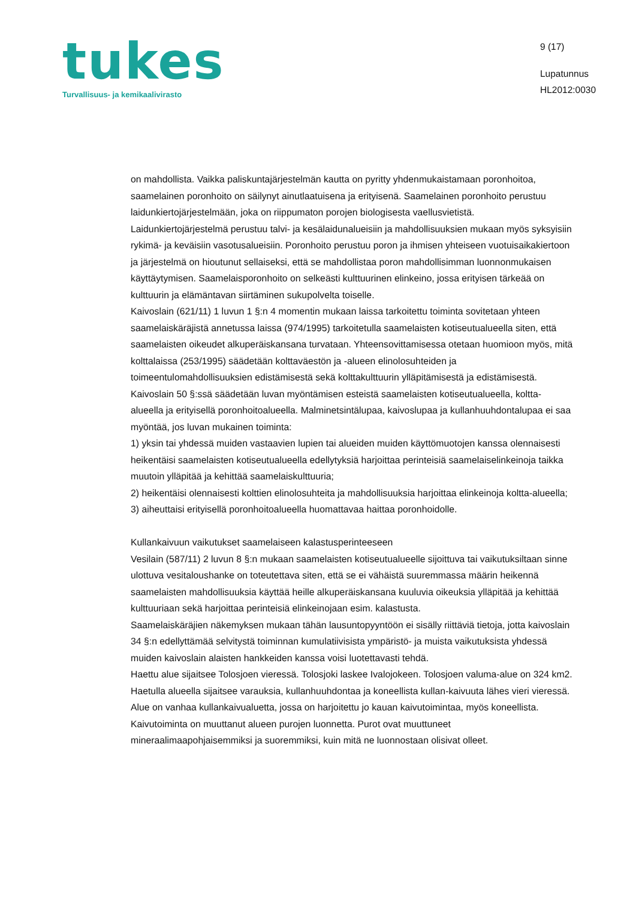tukes
Turvallisuus- ja kemikaalivirasto
9 (17)
Lupatunnus
HL2012:0030
on mahdollista. Vaikka paliskuntajärjestelmän kautta on pyritty yhdenmukaistamaan poronhoitoa, saamelainen poronhoito on säilynyt ainutlaatuisena ja erityisenä. Saamelainen poronhoito perustuu laidunkiertojärjestelmään, joka on riippumaton porojen biologisesta vaellusvietistä. Laidunkiertojärjestelmä perustuu talvi- ja kesälaidunalueisiin ja mahdollisuuksien mukaan myös syksyisiin rykimä- ja keväisiin vasotusalueisiin. Poronhoito perustuu poron ja ihmisen yhteiseen vuotuisaikakiertoon ja järjestelmä on hioutunut sellaiseksi, että se mahdollistaa poron mahdollisimman luonnonmukaisen käyttäytymisen. Saamelaisporonhoito on selkeästi kulttuurinen elinkeino, jossa erityisen tärkeää on kulttuurin ja elämäntavan siirtäminen sukupolvelta toiselle.
Kaivoslain (621/11) 1 luvun 1 §:n 4 momentin mukaan laissa tarkoitettu toiminta sovitetaan yhteen saamelaiskäräjistä annetussa laissa (974/1995) tarkoitetulla saamelaisten kotiseutualueella siten, että saamelaisten oikeudet alkuperäiskansana turvataan. Yhteensovittamisessa otetaan huomioon myös, mitä kolttalaissa (253/1995) säädetään kolttaväestön ja -alueen elinolosuhteiden ja toimeentulomahdollisuuksien edistämisestä sekä kolttakulttuurin ylläpitämisestä ja edistämisestä.
Kaivoslain 50 §:ssä säädetään luvan myöntämisen esteistä saamelaisten kotiseutualueella, koltta-alueella ja erityisellä poronhoitoalueella. Malminetsintälupaa, kaivoslupaa ja kullanhuuhdontalupaa ei saa myöntää, jos luvan mukainen toiminta:
1) yksin tai yhdessä muiden vastaavien lupien tai alueiden muiden käyttömuotojen kanssa olennaisesti heikentäisi saamelaisten kotiseutualueella edellytyksiä harjoittaa perinteisiä saamelaiselinkeinoja taikka muutoin ylläpitää ja kehittää saamelaiskulttuuria;
2) heikentäisi olennaisesti kolttien elinolosuhteita ja mahdollisuuksia harjoittaa elinkeinoja koltta-alueella;
3) aiheuttaisi erityisellä poronhoitoalueella huomattavaa haittaa poronhoidolle.
Kullankaivuun vaikutukset saamelaiseen kalastusperinteeseen
Vesilain (587/11) 2 luvun 8 §:n mukaan saamelaisten kotiseutualueelle sijoittuva tai vaikutuksiltaan sinne ulottuva vesitaloushanke on toteutettava siten, että se ei vähäistä suuremmassa määrin heikennä saamelaisten mahdollisuuksia käyttää heille alkuperäiskansana kuuluvia oikeuksia ylläpitää ja kehittää kulttuuriaan sekä harjoittaa perinteisiä elinkeinojaan esim. kalastusta.
Saamelaiskäräjien näkemyksen mukaan tähän lausuntopyyntöön ei sisälly riittäviä tietoja, jotta kaivoslain 34 §:n edellyttämää selvitystä toiminnan kumulatiivisista ympäristö- ja muista vaikutuksista yhdessä muiden kaivoslain alaisten hankkeiden kanssa voisi luotettavasti tehdä.
Haettu alue sijaitsee Tolosjoen vieressä. Tolosjoki laskee Ivalojokeen. Tolosjoen valuma-alue on 324 km2. Haetulla alueella sijaitsee varauksia, kullanhuuhdontaa ja koneellista kullan-kaivuuta lähes vieri vieressä.
Alue on vanhaa kullankaivualuetta, jossa on harjoitettu jo kauan kaivutoimintaa, myös koneellista. Kaivutoiminta on muuttanut alueen purojen luonnetta. Purot ovat muuttuneet mineraalimaapohjaisemmiksi ja suoremmiksi, kuin mitä ne luonnostaan olisivat olleet.